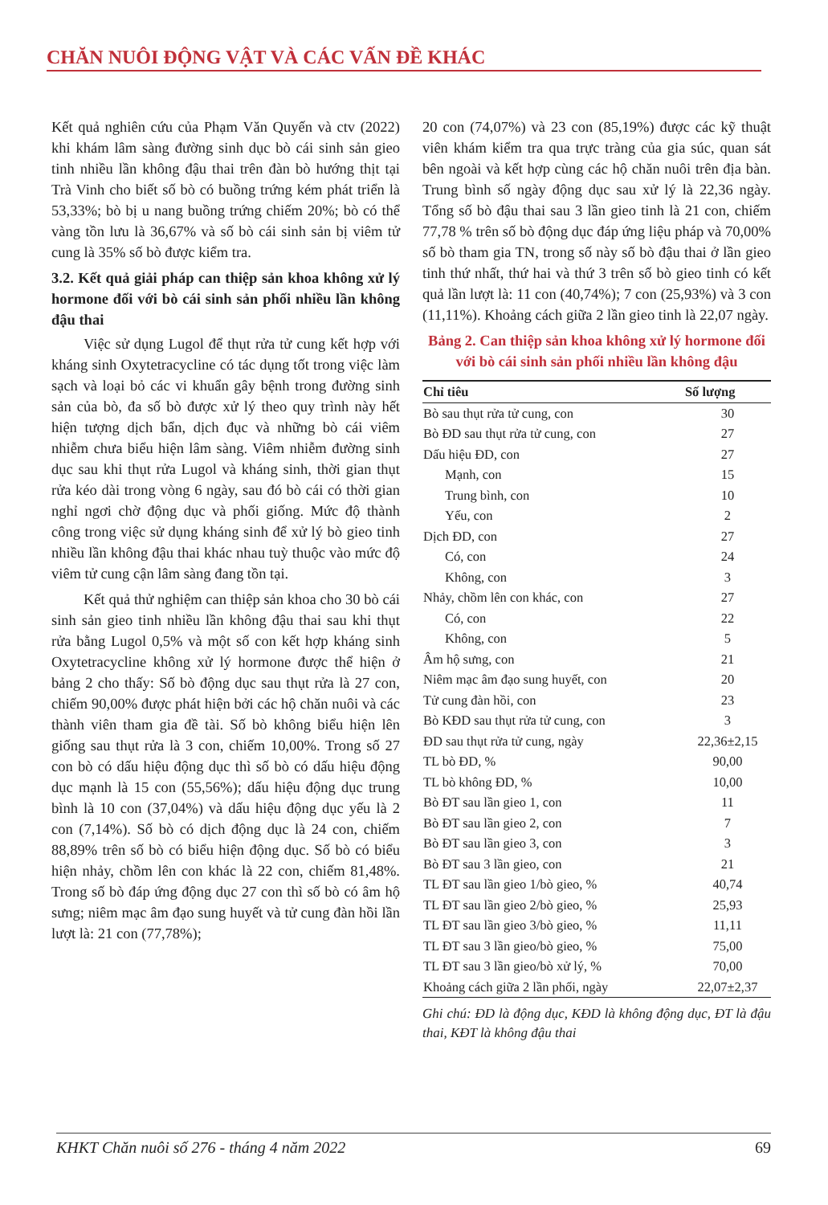CHĂN NUÔI ĐỘNG VẬT VÀ CÁC VẤN ĐỀ KHÁC
Kết quả nghiên cứu của Phạm Văn Quyến và ctv (2022) khi khám lâm sàng đường sinh dục bò cái sinh sản gieo tinh nhiều lần không đậu thai trên đàn bò hướng thịt tại Trà Vinh cho biết số bò có buồng trứng kém phát triển là 53,33%; bò bị u nang buồng trứng chiếm 20%; bò có thể vàng tồn lưu là 36,67% và số bò cái sinh sản bị viêm tử cung là 35% số bò được kiểm tra.
3.2. Kết quả giải pháp can thiệp sản khoa không xử lý hormone đối với bò cái sinh sản phối nhiều lần không đậu thai
Việc sử dụng Lugol để thụt rửa tử cung kết hợp với kháng sinh Oxytetracycline có tác dụng tốt trong việc làm sạch và loại bỏ các vi khuẩn gây bệnh trong đường sinh sản của bò, đa số bò được xử lý theo quy trình này hết hiện tượng dịch bẩn, dịch đục và những bò cái viêm nhiễm chưa biểu hiện lâm sàng. Viêm nhiễm đường sinh dục sau khi thụt rửa Lugol và kháng sinh, thời gian thụt rửa kéo dài trong vòng 6 ngày, sau đó bò cái có thời gian nghỉ ngơi chờ động dục và phối giống. Mức độ thành công trong việc sử dụng kháng sinh để xử lý bò gieo tinh nhiều lần không đậu thai khác nhau tuỳ thuộc vào mức độ viêm tử cung cận lâm sàng đang tồn tại.
Kết quả thử nghiệm can thiệp sản khoa cho 30 bò cái sinh sản gieo tinh nhiều lần không đậu thai sau khi thụt rửa bằng Lugol 0,5% và một số con kết hợp kháng sinh Oxytetracycline không xử lý hormone được thể hiện ở bảng 2 cho thấy: Số bò động dục sau thụt rửa là 27 con, chiếm 90,00% được phát hiện bởi các hộ chăn nuôi và các thành viên tham gia đề tài. Số bò không biểu hiện lên giống sau thụt rửa là 3 con, chiếm 10,00%. Trong số 27 con bò có dấu hiệu động dục thì số bò có dấu hiệu động dục mạnh là 15 con (55,56%); dấu hiệu động dục trung bình là 10 con (37,04%) và dấu hiệu động dục yếu là 2 con (7,14%). Số bò có dịch động dục là 24 con, chiếm 88,89% trên số bò có biểu hiện động dục. Số bò có biểu hiện nhảy, chồm lên con khác là 22 con, chiếm 81,48%. Trong số bò đáp ứng động dục 27 con thì số bò có âm hộ sưng; niêm mạc âm đạo sung huyết và tử cung đàn hồi lần lượt là: 21 con (77,78%);
20 con (74,07%) và 23 con (85,19%) được các kỹ thuật viên khám kiểm tra qua trực tràng của gia súc, quan sát bên ngoài và kết hợp cùng các hộ chăn nuôi trên địa bàn. Trung bình số ngày động dục sau xử lý là 22,36 ngày. Tổng số bò đậu thai sau 3 lần gieo tinh là 21 con, chiếm 77,78 % trên số bò động dục đáp ứng liệu pháp và 70,00% số bò tham gia TN, trong số này số bò đậu thai ở lần gieo tinh thứ nhất, thứ hai và thứ 3 trên số bò gieo tinh có kết quả lần lượt là: 11 con (40,74%); 7 con (25,93%) và 3 con (11,11%). Khoảng cách giữa 2 lần gieo tinh là 22,07 ngày.
Bảng 2. Can thiệp sản khoa không xử lý hormone đối với bò cái sinh sản phối nhiều lần không đậu
| Chỉ tiêu | Số lượng |
| --- | --- |
| Bò sau thụt rửa tử cung, con | 30 |
| Bò ĐD sau thụt rửa tử cung, con | 27 |
| Dấu hiệu ĐD, con | 27 |
| Mạnh, con | 15 |
| Trung bình, con | 10 |
| Yếu, con | 2 |
| Dịch ĐD, con | 27 |
| Có, con | 24 |
| Không, con | 3 |
| Nhảy, chồm lên con khác, con | 27 |
| Có, con | 22 |
| Không, con | 5 |
| Âm hộ sưng, con | 21 |
| Niêm mạc âm đạo sung huyết, con | 20 |
| Tử cung đàn hồi, con | 23 |
| Bò KĐD sau thụt rửa tử cung, con | 3 |
| ĐD sau thụt rửa tử cung, ngày | 22,36±2,15 |
| TL bò ĐD, % | 90,00 |
| TL bò không ĐD, % | 10,00 |
| Bò ĐT sau lần gieo 1, con | 11 |
| Bò ĐT sau lần gieo 2, con | 7 |
| Bò ĐT sau lần gieo 3, con | 3 |
| Bò ĐT sau 3 lần gieo, con | 21 |
| TL ĐT sau lần gieo 1/bò gieo, % | 40,74 |
| TL ĐT sau lần gieo 2/bò gieo, % | 25,93 |
| TL ĐT sau lần gieo 3/bò gieo, % | 11,11 |
| TL ĐT sau 3 lần gieo/bò gieo, % | 75,00 |
| TL ĐT sau 3 lần gieo/bò xử lý, % | 70,00 |
| Khoảng cách giữa 2 lần phối, ngày | 22,07±2,37 |
Ghi chú: ĐD là động dục, KĐD là không động dục, ĐT là đậu thai, KĐT là không đậu thai
KHKT Chăn nuôi số 276 - tháng 4 năm 2022 69